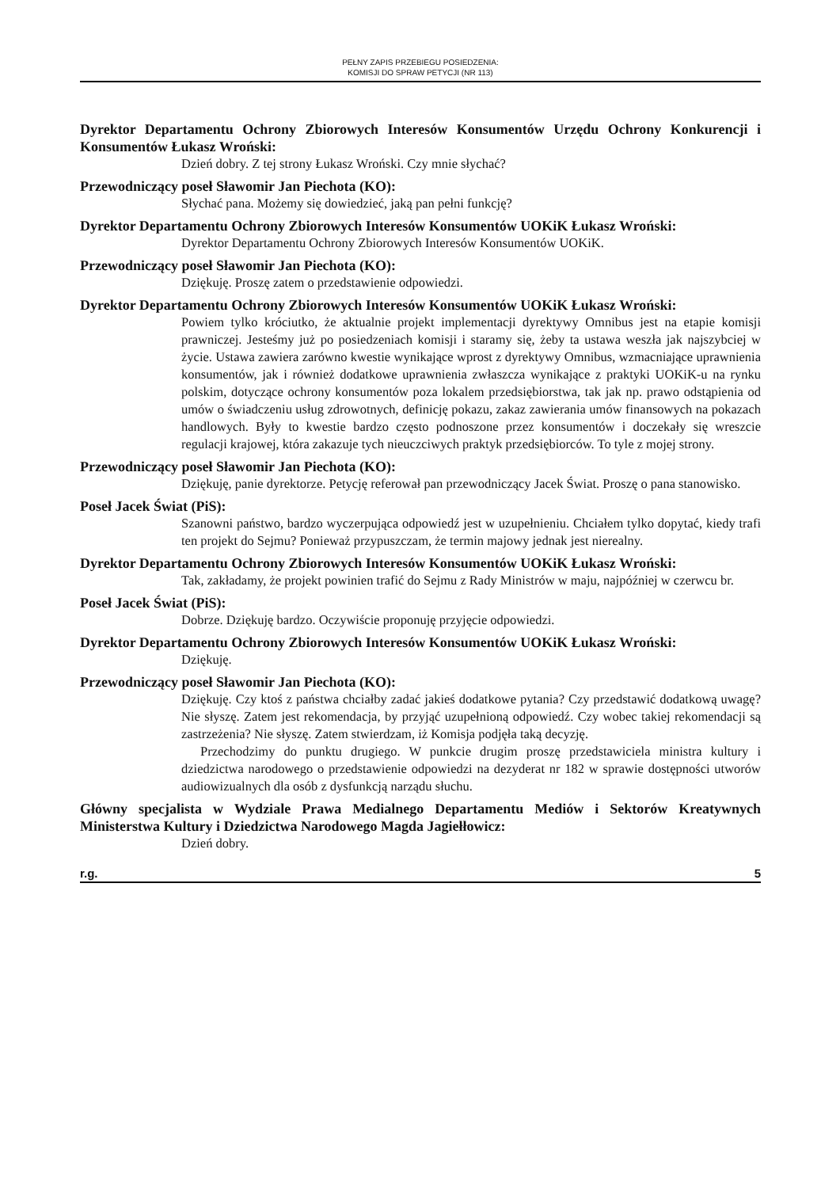PEŁNY ZAPIS PRZEBIEGU POSIEDZENIA:
KOMISJI DO SPRAW PETYCJI (NR 113)
Dyrektor Departamentu Ochrony Zbiorowych Interesów Konsumentów Urzędu Ochrony Konkurencji i Konsumentów Łukasz Wroński:
Dzień dobry. Z tej strony Łukasz Wroński. Czy mnie słychać?
Przewodniczący poseł Sławomir Jan Piechota (KO):
Słychać pana. Możemy się dowiedzieć, jaką pan pełni funkcję?
Dyrektor Departamentu Ochrony Zbiorowych Interesów Konsumentów UOKiK Łukasz Wroński:
Dyrektor Departamentu Ochrony Zbiorowych Interesów Konsumentów UOKiK.
Przewodniczący poseł Sławomir Jan Piechota (KO):
Dziękuję. Proszę zatem o przedstawienie odpowiedzi.
Dyrektor Departamentu Ochrony Zbiorowych Interesów Konsumentów UOKiK Łukasz Wroński:
Powiem tylko króciutko, że aktualnie projekt implementacji dyrektywy Omnibus jest na etapie komisji prawniczej. Jesteśmy już po posiedzeniach komisji i staramy się, żeby ta ustawa weszła jak najszybciej w życie. Ustawa zawiera zarówno kwestie wynikające wprost z dyrektywy Omnibus, wzmacniające uprawnienia konsumentów, jak i również dodatkowe uprawnienia zwłaszcza wynikające z praktyki UOKiK-u na rynku polskim, dotyczące ochrony konsumentów poza lokalem przedsiębiorstwa, tak jak np. prawo odstąpienia od umów o świadczeniu usług zdrowotnych, definicję pokazu, zakaz zawierania umów finansowych na pokazach handlowych. Były to kwestie bardzo często podnoszone przez konsumentów i doczekały się wreszcie regulacji krajowej, która zakazuje tych nieuczciwych praktyk przedsiębiorców. To tyle z mojej strony.
Przewodniczący poseł Sławomir Jan Piechota (KO):
Dziękuję, panie dyrektorze. Petycję referował pan przewodniczący Jacek Świat. Proszę o pana stanowisko.
Poseł Jacek Świat (PiS):
Szanowni państwo, bardzo wyczerpująca odpowiedź jest w uzupełnieniu. Chciałem tylko dopytać, kiedy trafi ten projekt do Sejmu? Ponieważ przypuszczam, że termin majowy jednak jest nierealny.
Dyrektor Departamentu Ochrony Zbiorowych Interesów Konsumentów UOKiK Łukasz Wroński:
Tak, zakładamy, że projekt powinien trafić do Sejmu z Rady Ministrów w maju, najpóźniej w czerwcu br.
Poseł Jacek Świat (PiS):
Dobrze. Dziękuję bardzo. Oczywiście proponuję przyjęcie odpowiedzi.
Dyrektor Departamentu Ochrony Zbiorowych Interesów Konsumentów UOKiK Łukasz Wroński:
Dziękuję.
Przewodniczący poseł Sławomir Jan Piechota (KO):
Dziękuję. Czy ktoś z państwa chciałby zadać jakieś dodatkowe pytania? Czy przedstawić dodatkową uwagę? Nie słyszę. Zatem jest rekomendacja, by przyjąć uzupełnioną odpowiedź. Czy wobec takiej rekomendacji są zastrzeżenia? Nie słyszę. Zatem stwierdzam, iż Komisja podjęła taką decyzję.
Przechodzimy do punktu drugiego. W punkcie drugim proszę przedstawiciela ministra kultury i dziedzictwa narodowego o przedstawienie odpowiedzi na dezyderat nr 182 w sprawie dostępności utworów audiowizualnych dla osób z dysfunkcją narządu słuchu.
Główny specjalista w Wydziale Prawa Medialnego Departamentu Mediów i Sektorów Kreatywnych Ministerstwa Kultury i Dziedzictwa Narodowego Magda Jagiełłowicz:
Dzień dobry.
r.g. 5